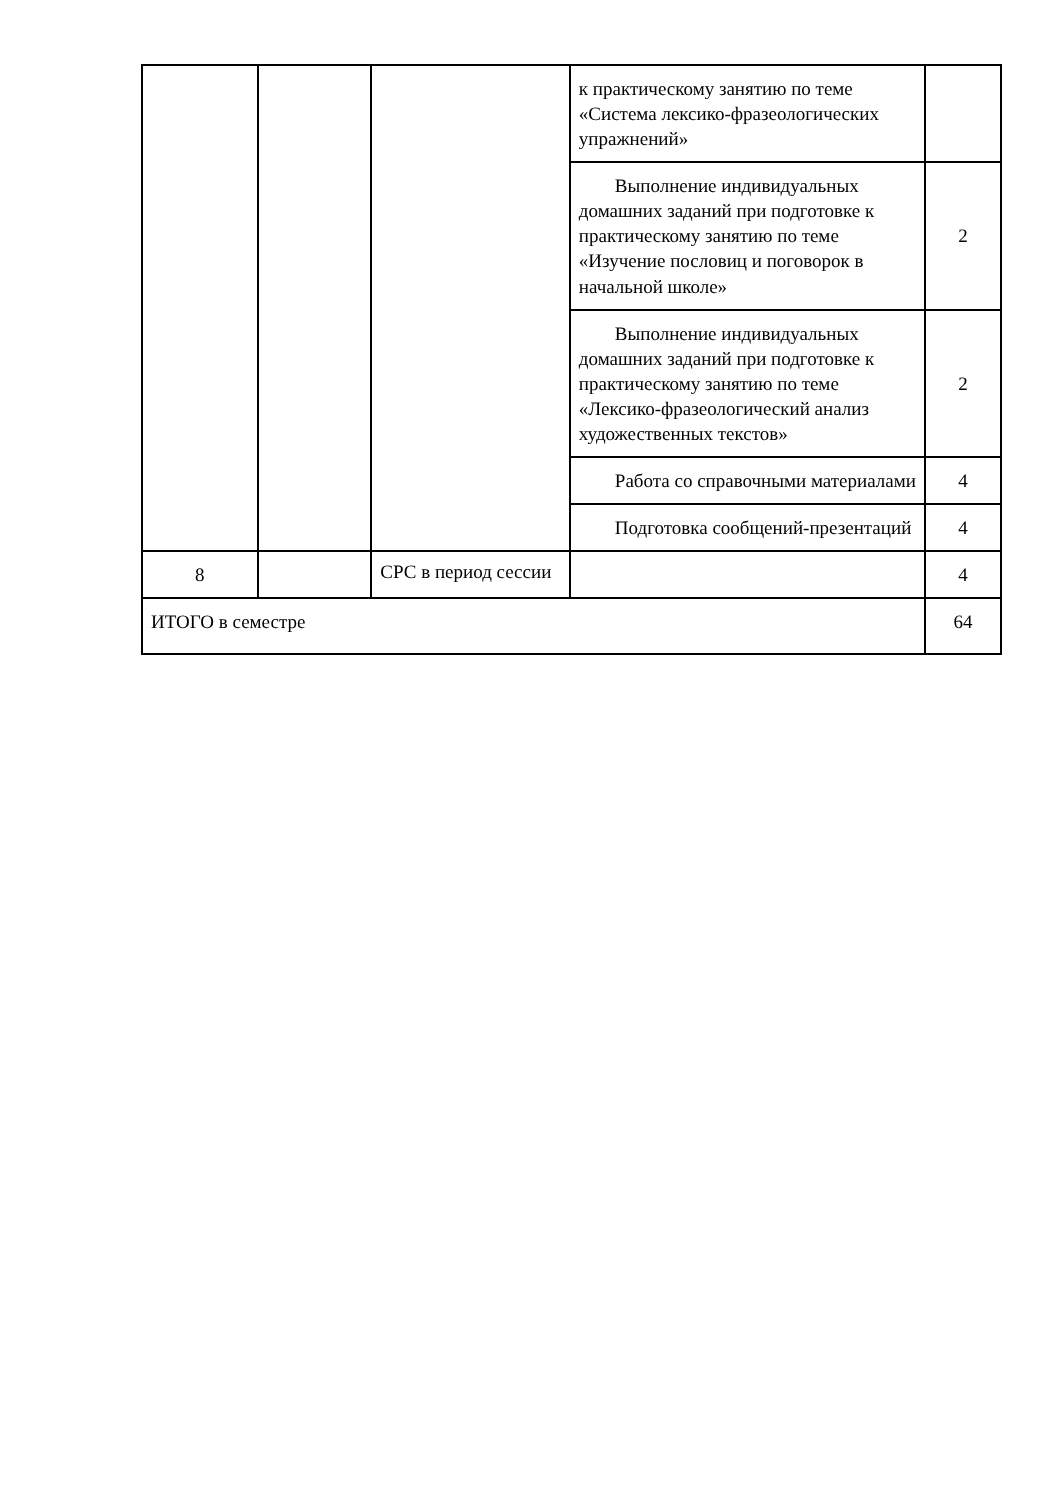| | | | к практическому занятию по теме «Система лексико-фразеологических упражнений» | |
| | | | Выполнение индивидуальных домашних заданий при подготовке к практическому занятию по теме «Изучение пословиц и поговорок в начальной школе» | 2 |
| | | | Выполнение индивидуальных домашних заданий при подготовке к практическому занятию по теме «Лексико-фразеологический анализ художественных текстов» | 2 |
| | | | Работа со справочными материалами | 4 |
| | | | Подготовка сообщений-презентаций | 4 |
| 8 | | СРС в период сессии | | 4 |
| ИТОГО в семестре | | | | 64 |